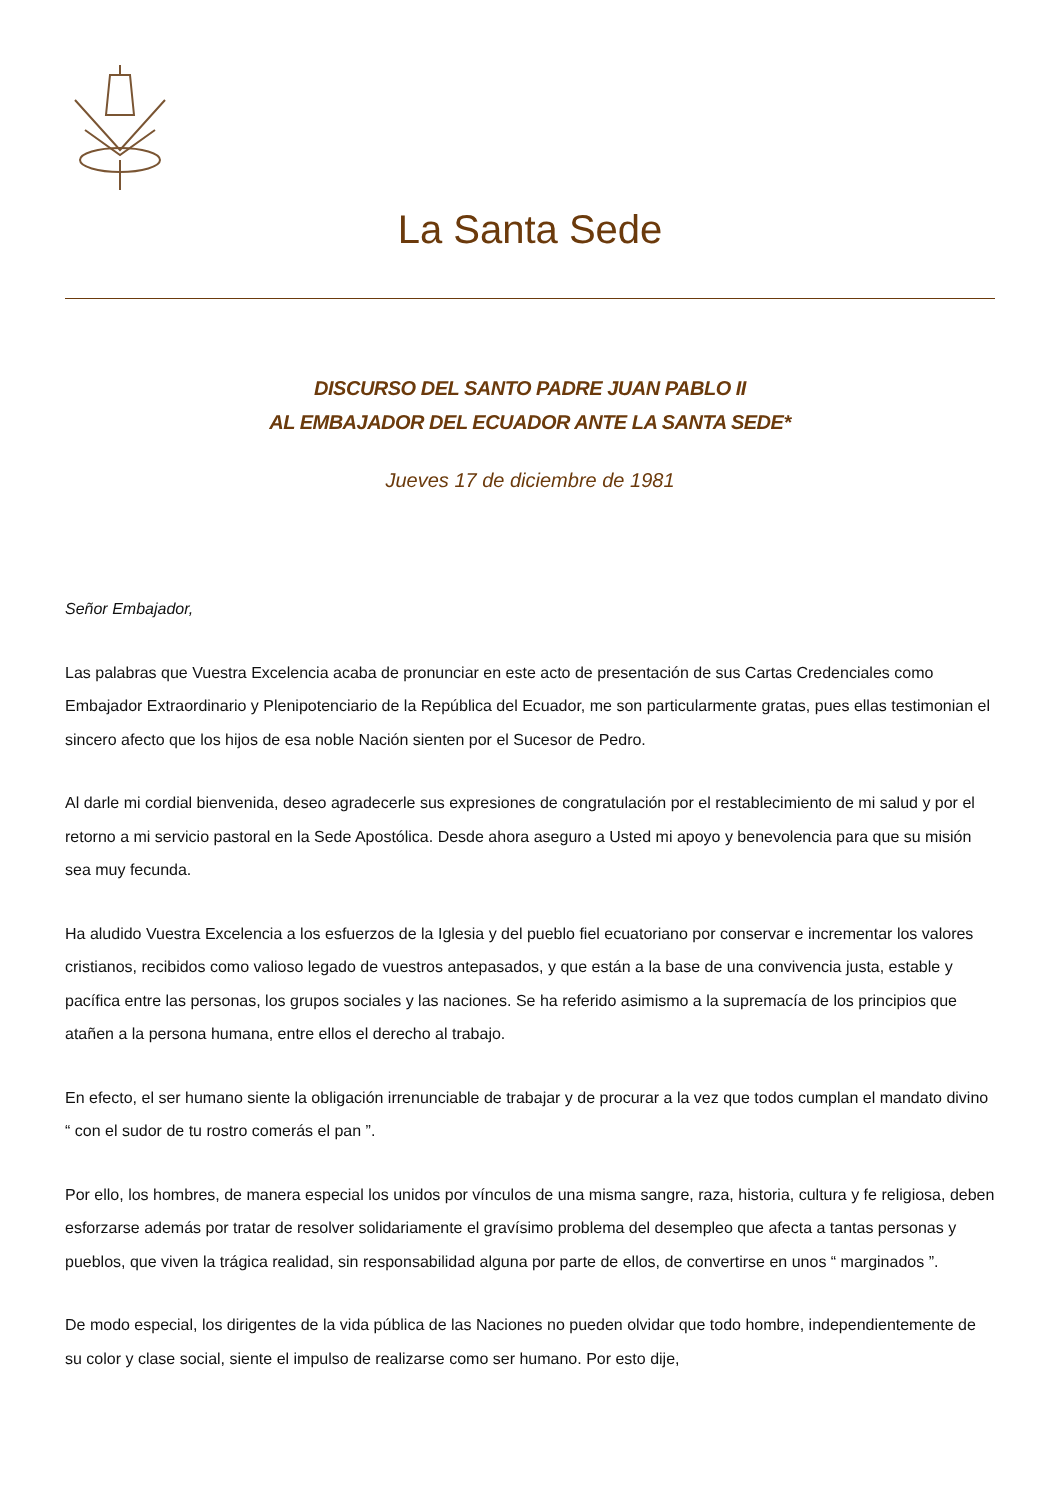La Santa Sede
DISCURSO DEL SANTO PADRE JUAN PABLO II
AL EMBAJADOR DEL ECUADOR ANTE LA SANTA SEDE*
Jueves 17 de diciembre de 1981
Señor Embajador,
Las palabras que Vuestra Excelencia acaba de pronunciar en este acto de presentación de sus Cartas Credenciales como Embajador Extraordinario y Plenipotenciario de la República del Ecuador, me son particularmente gratas, pues ellas testimonian el sincero afecto que los hijos de esa noble Nación sienten por el Sucesor de Pedro.
Al darle mi cordial bienvenida, deseo agradecerle sus expresiones de congratulación por el restablecimiento de mi salud y por el retorno a mi servicio pastoral en la Sede Apostólica. Desde ahora aseguro a Usted mi apoyo y benevolencia para que su misión sea muy fecunda.
Ha aludido Vuestra Excelencia a los esfuerzos de la Iglesia y del pueblo fiel ecuatoriano por conservar e incrementar los valores cristianos, recibidos como valioso legado de vuestros antepasados, y que están a la base de una convivencia justa, estable y pacífica entre las personas, los grupos sociales y las naciones. Se ha referido asimismo a la supremacía de los principios que atañen a la persona humana, entre ellos el derecho al trabajo.
En efecto, el ser humano siente la obligación irrenunciable de trabajar y de procurar a la vez que todos cumplan el mandato divino “ con el sudor de tu rostro comerás el pan ”.
Por ello, los hombres, de manera especial los unidos por vínculos de una misma sangre, raza, historia, cultura y fe religiosa, deben esforzarse además por tratar de resolver solidariamente el gravísimo problema del desempleo que afecta a tantas personas y pueblos, que viven la trágica realidad, sin responsabilidad alguna por parte de ellos, de convertirse en unos “ marginados ”.
De modo especial, los dirigentes de la vida pública de las Naciones no pueden olvidar que todo hombre, independientemente de su color y clase social, siente el impulso de realizarse como ser humano. Por esto dije,